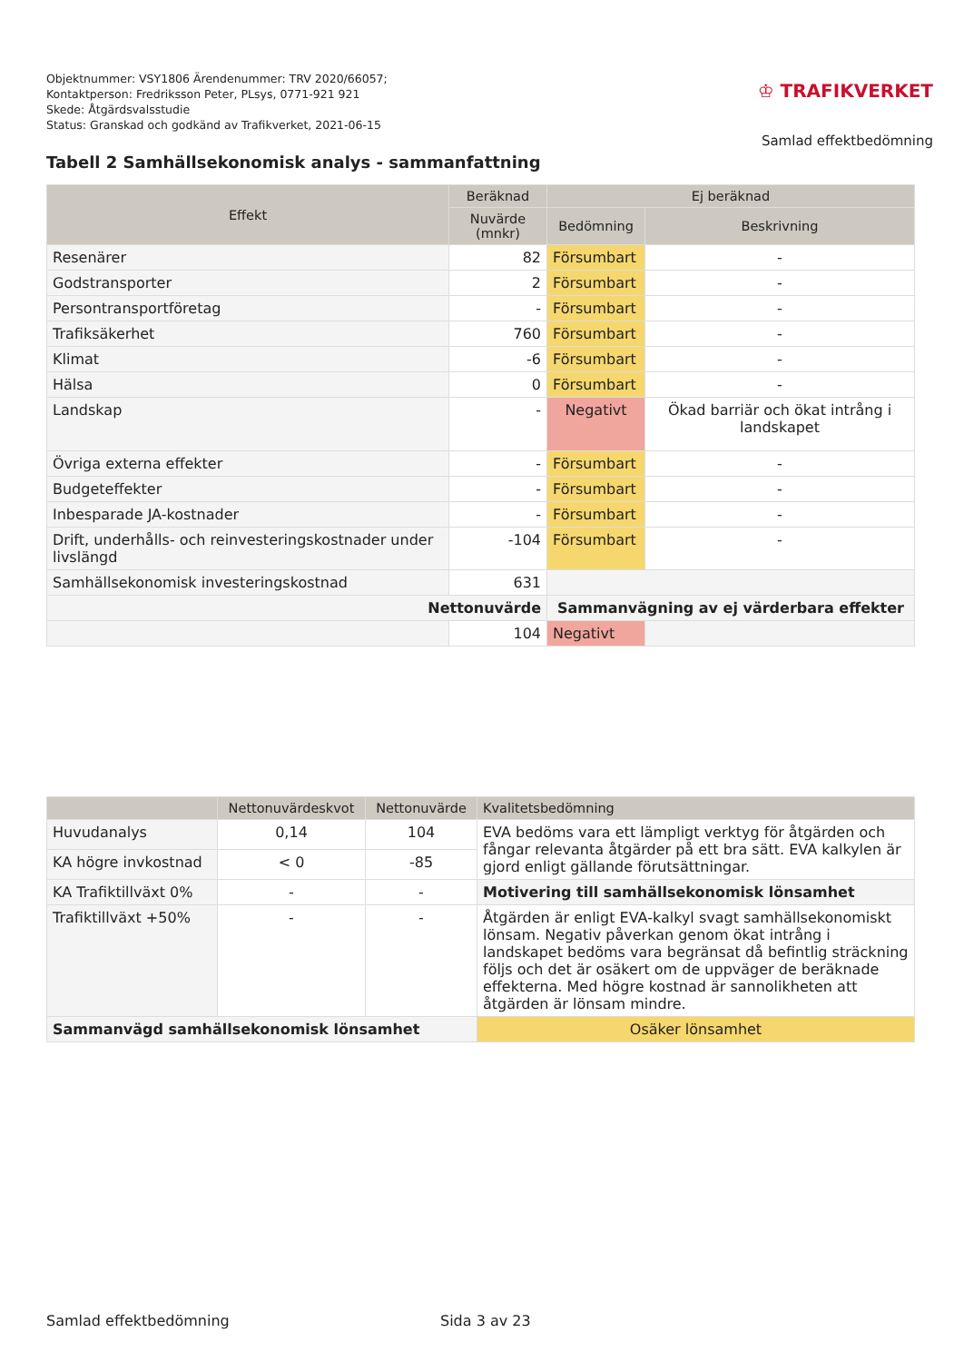Objektnummer: VSY1806 Ärendenummer: TRV 2020/66057;
Kontaktperson: Fredriksson Peter, PLsys, 0771-921 921
Skede: Åtgärdsvalsstudie
Status: Granskad och godkänd av Trafikverket, 2021-06-15
♔ TRAFIKVERKET
Samlad effektbedömning
Tabell 2 Samhällsekonomisk analys - sammanfattning
| Effekt | Beräknad | Ej beräknad | |
| --- | --- | --- | --- |
| | Nuvärde (mnkr) | Bedömning | Beskrivning |
| Resenärer | 82 | Försumbart | - |
| Godstransporter | 2 | Försumbart | - |
| Persontransportföretag | - | Försumbart | - |
| Trafiksäkerhet | 760 | Försumbart | - |
| Klimat | -6 | Försumbart | - |
| Hälsa | 0 | Försumbart | - |
| Landskap | - | Negativt | Ökad barriär och ökat intrång i landskapet |
| Övriga externa effekter | - | Försumbart | - |
| Budgeteffekter | - | Försumbart | - |
| Inbesparade JA-kostnader | - | Försumbart | - |
| Drift, underhålls- och reinvesteringskostnader under livslängd | -104 | Försumbart | - |
| Samhällsekonomisk investeringskostnad | 631 | | |
| Nettonuvärde | | Sammanvägning av ej värderbara effekter | |
| | 104 | Negativt | |
| | Nettonuvärdeskvot | Nettonuvärde | Kvalitetsbedömning |
| --- | --- | --- | --- |
| Huvudanalys | 0,14 | 104 | EVA bedöms vara ett lämpligt verktyg för åtgärden och fångar relevanta åtgärder på ett bra sätt. EVA kalkylen är gjord enligt gällande förutsättningar. |
| KA högre invkostnad | < 0 | -85 | |
| KA Trafiktillväxt 0% | - | - | Motivering till samhällsekonomisk lönsamhet |
| Trafiktillväxt +50% | - | - | Åtgärden är enligt EVA-kalkyl svagt samhällsekonomiskt lönsam. Negativ påverkan genom ökat intrång i landskapet bedöms vara begränsat då befintlig sträckning följs och det är osäkert om de uppväger de beräknade effekterna. Med högre kostnad är sannolikheten att åtgärden är lönsam mindre. |
| Sammanvägd samhällsekonomisk lönsamhet | | | Osäker lönsamhet |
Samlad effektbedömning Sida 3 av 23